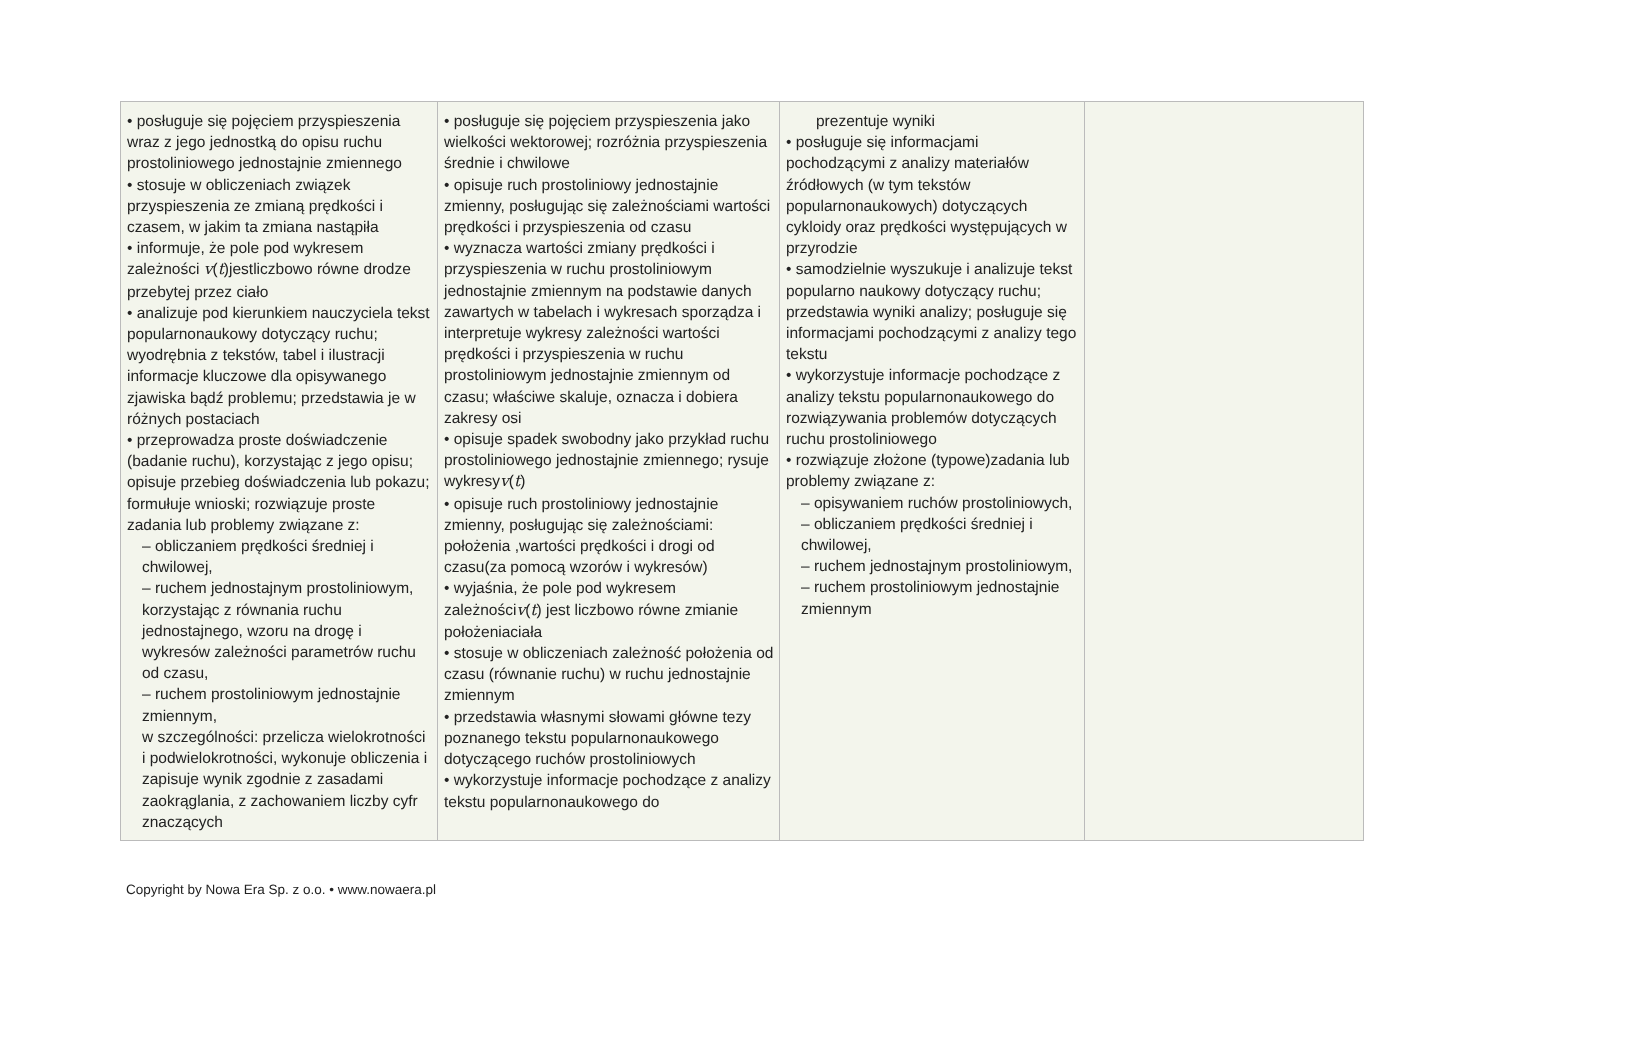| • posługuje się pojęciem przyspieszenia wraz z jego jednostką do opisu ruchu prostoliniowego jednostajnie zmiennego • stosuje w obliczeniach związek przyspieszenia ze zmianą prędkości i czasem, w jakim ta zmiana nastąpiła • informuje, że pole pod wykresem zależności v ( t )jestliczbowo równe drodze przebytej przez ciało • analizuje pod kierunkiem nauczyciela tekst popularnonaukowy dotyczący ruchu; wyodrębnia z tekstów, tabel i ilustracji informacje kluczowe dla opisywanego zjawiska bądź problemu; przedstawia je w różnych postaciach • przeprowadza proste doświadczenie (badanie ruchu), korzystając z jego opisu; opisuje przebieg doświadczenia lub pokazu; formułuje wnioski; rozwiązuje proste zadania lub problemy związane z: – obliczaniem prędkości średniej i chwilowej, – ruchem jednostajnym prostoliniowym, korzystając z równania ruchu jednostajnego, wzoru na drogę i wykresów zależności parametrów ruchu od czasu, – ruchem prostoliniowym jednostajnie zmiennym, w szczególności: przelicza wielokrotności i podwielokrotności, wykonuje obliczenia i zapisuje wynik zgodnie z zasadami zaokrąglania, z zachowaniem liczby cyfr znaczących | • posługuje się pojęciem przyspieszenia jako wielkości wektorowej; rozróżnia przyspieszenia średnie i chwilowe • opisuje ruch prostoliniowy jednostajnie zmienny, posługując się zależnościami wartości prędkości i przyspieszenia od czasu • wyznacza wartości zmiany prędkości i przyspieszenia w ruchu prostoliniowym jednostajnie zmiennym na podstawie danych zawartych w tabelach i wykresach sporządza i interpretuje wykresy zależności wartości prędkości i przyspieszenia w ruchu prostoliniowym jednostajnie zmiennym od czasu; właściwe skaluje, oznacza i dobiera zakresy osi • opisuje spadek swobodny jako przykład ruchu prostoliniowego jednostajnie zmiennego; rysuje wykresy v ( t ) • opisuje ruch prostoliniowy jednostajnie zmienny, posługując się zależnościami: położenia ,wartości prędkości i drogi od czasu(za pomocą wzorów i wykresów) • wyjaśnia, że pole pod wykresem zależności v ( t ) jest liczbowo równe zmianie położeniaciała • stosuje w obliczeniach zależność położenia od czasu (równanie ruchu) w ruchu jednostajnie zmiennym • przedstawia własnymi słowami główne tezy poznanego tekstu popularnonaukowego dotyczącego ruchów prostoliniowych • wykorzystuje informacje pochodzące z analizy tekstu popularnonaukowego do | prezentuje wyniki • posługuje się informacjami pochodzącymi z analizy materiałów źródłowych (w tym tekstów popularnonaukowych) dotyczących cykloidy oraz prędkości występujących w przyrodzie • samodzielnie wyszukuje i analizuje tekst popularno naukowy dotyczący ruchu; przedstawia wyniki analizy; posługuje się informacjami pochodzącymi z analizy tego tekstu • wykorzystuje informacje pochodzące z analizy tekstu popularnonaukowego do rozwiązywania problemów dotyczących ruchu prostoliniowego • rozwiązuje złożone (typowe)zadania lub problemy związane z: – opisywaniem ruchów prostoliniowych, – obliczaniem prędkości średniej i chwilowej, – ruchem jednostajnym prostoliniowym, – ruchem prostoliniowym jednostajnie zmiennym | |
Copyright by Nowa Era Sp. z o.o. • www.nowaera.pl